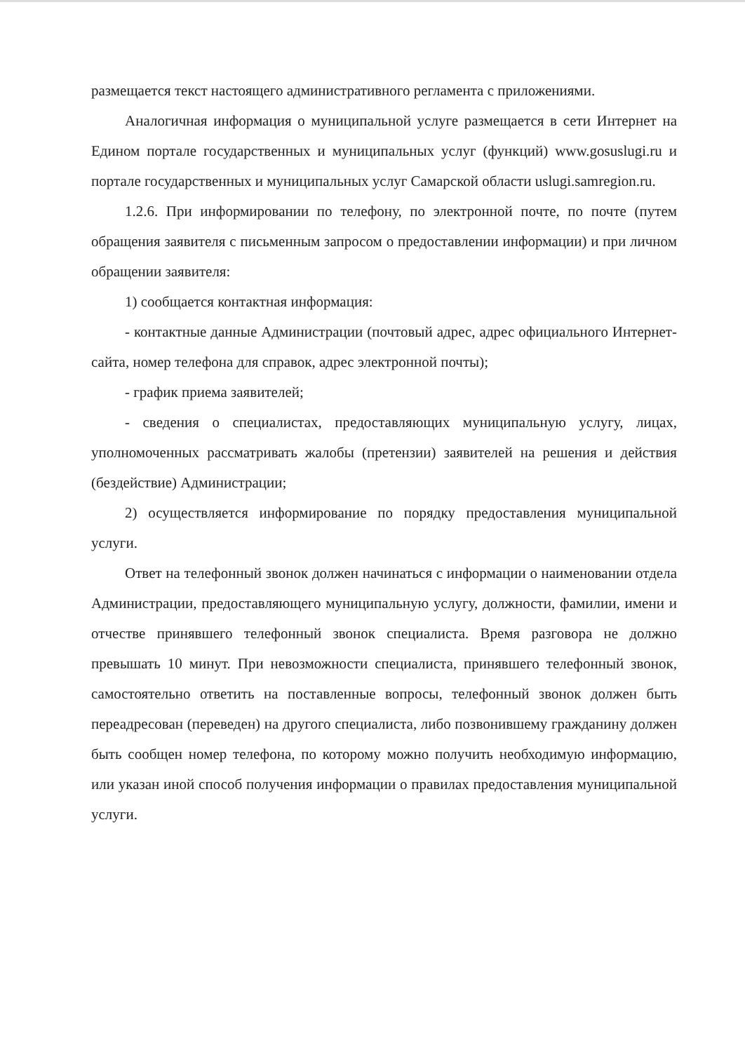размещается текст настоящего административного регламента с приложениями.
Аналогичная информация о муниципальной услуге размещается в сети Интернет на Едином портале государственных и муниципальных услуг (функций) www.gosuslugi.ru и портале государственных и муниципальных услуг Самарской области uslugi.samregion.ru.
1.2.6. При информировании по телефону, по электронной почте, по почте (путем обращения заявителя с письменным запросом о предоставлении информации) и при личном обращении заявителя:
1) сообщается контактная информация:
- контактные данные Администрации (почтовый адрес, адрес официального Интернет-сайта, номер телефона для справок, адрес электронной почты);
- график приема заявителей;
- сведения о специалистах, предоставляющих муниципальную услугу, лицах, уполномоченных рассматривать жалобы (претензии) заявителей на решения и действия (бездействие) Администрации;
2) осуществляется информирование по порядку предоставления муниципальной услуги.
Ответ на телефонный звонок должен начинаться с информации о наименовании отдела Администрации, предоставляющего муниципальную услугу, должности, фамилии, имени и отчестве принявшего телефонный звонок специалиста. Время разговора не должно превышать 10 минут. При невозможности специалиста, принявшего телефонный звонок, самостоятельно ответить на поставленные вопросы, телефонный звонок должен быть переадресован (переведен) на другого специалиста, либо позвонившему гражданину должен быть сообщен номер телефона, по которому можно получить необходимую информацию, или указан иной способ получения информации о правилах предоставления муниципальной услуги.